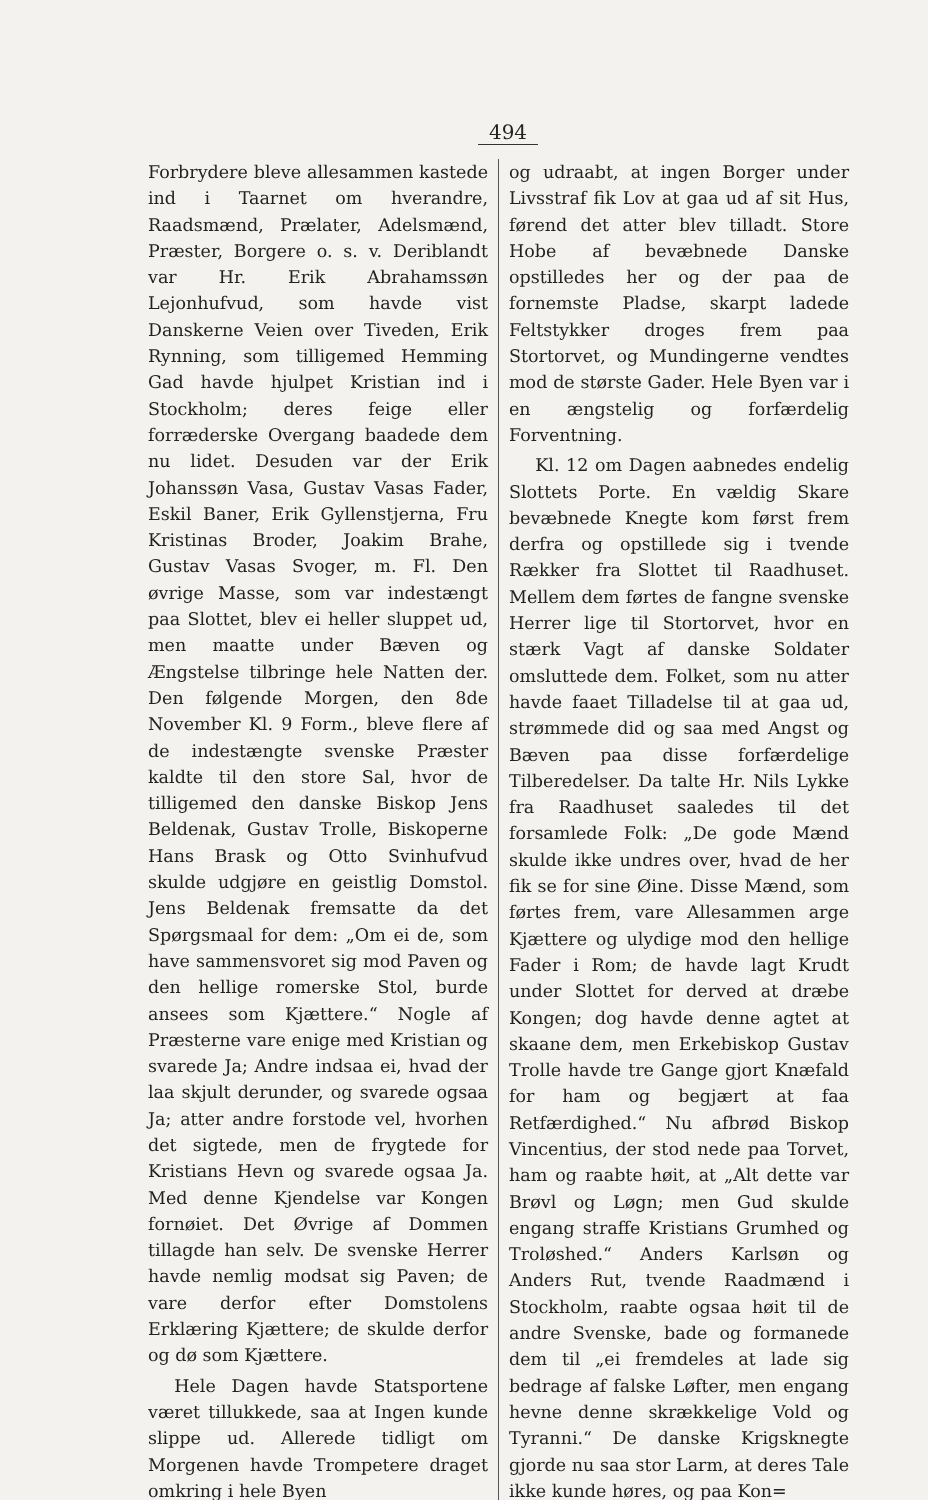494
Forbrydere bleve allesammen kastede ind i Taarnet om hverandre, Raadsmænd, Prælater, Adelsmænd, Præster, Borgere o. s. v. Deriblandt var Hr. Erik Abrahamssøn Lejonhufvud, som havde vist Danskerne Veien over Tiveden, Erik Rynning, som tilligemed Hemming Gad havde hjulpet Kristian ind i Stockholm; deres feige eller forræderske Overgang baadede dem nu lidet. Desuden var der Erik Johanssøn Vasa, Gustav Vasas Fader, Eskil Baner, Erik Gyllenstjerna, Fru Kristinas Broder, Joakim Brahe, Gustav Vasas Svoger, m. Fl. Den øvrige Masse, som var indestængt paa Slottet, blev ei heller sluppet ud, men maatte under Bæven og Ængstelse tilbringe hele Natten der. Den følgende Morgen, den 8de November Kl. 9 Form., bleve flere af de indestængte svenske Præster kaldte til den store Sal, hvor de tilligemed den danske Biskop Jens Beldenak, Gustav Trolle, Biskoperne Hans Brask og Otto Svinhufvud skulde udgjøre en geistlig Domstol. Jens Beldenak fremsatte da det Spørgsmaal for dem: „Om ei de, som have sammensvoret sig mod Paven og den hellige romerske Stol, burde ansees som Kjættere.“ Nogle af Præsterne vare enige med Kristian og svarede Ja; Andre indsaa ei, hvad der laa skjult derunder, og svarede ogsaa Ja; atter andre forstode vel, hvorhen det sigtede, men de frygtede for Kristians Hevn og svarede ogsaa Ja. Med denne Kjendelse var Kongen fornøiet. Det Øvrige af Dommen tillagde han selv. De svenske Herrer havde nemlig modsat sig Paven; de vare derfor efter Domstolens Erklæring Kjættere; de skulde derfor og dø som Kjættere.
Hele Dagen havde Statsportene været tillukkede, saa at Ingen kunde slippe ud. Allerede tidligt om Morgenen havde Trompetere draget omkring i hele Byen
og udraabt, at ingen Borger under Livsstraf fik Lov at gaa ud af sit Hus, førend det atter blev tilladt. Store Hobe af bevæbnede Danske opstilledes her og der paa de fornemste Pladse, skarpt ladede Feltstykker droges frem paa Stortorvet, og Mundingerne vendtes mod de største Gader. Hele Byen var i en ængstelig og forfærdelig Forventning.
Kl. 12 om Dagen aabnedes endelig Slottets Porte. En vældig Skare bevæbnede Knegte kom først frem derfra og opstillede sig i tvende Rækker fra Slottet til Raadhuset. Mellem dem førtes de fangne svenske Herrer lige til Stortorvet, hvor en stærk Vagt af danske Soldater omsluttede dem. Folket, som nu atter havde faaet Tilladelse til at gaa ud, strømmede did og saa med Angst og Bæven paa disse forfærdelige Tilberedelser. Da talte Hr. Nils Lykke fra Raadhuset saaledes til det forsamlede Folk: „De gode Mænd skulde ikke undres over, hvad de her fik se for sine Øine. Disse Mænd, som førtes frem, vare Allesammen arge Kjættere og ulydige mod den hellige Fader i Rom; de havde lagt Krudt under Slottet for derved at dræbe Kongen; dog havde denne agtet at skaane dem, men Erkebiskop Gustav Trolle havde tre Gange gjort Knæfald for ham og begjært at faa Retfærdighed.“ Nu afbrød Biskop Vincentius, der stod nede paa Torvet, ham og raabte høit, at „Alt dette var Brøvl og Løgn; men Gud skulde engang straffe Kristians Grumhed og Troløshed.“ Anders Karlsøn og Anders Rut, tvende Raadmænd i Stockholm, raabte ogsaa høit til de andre Svenske, bade og formanede dem til „ei fremdeles at lade sig bedrage af falske Løfter, men engang hevne denne skrækkelige Vold og Tyranni.“ De danske Krigsknegte gjorde nu saa stor Larm, at deres Tale ikke kunde høres, og paa Kon=